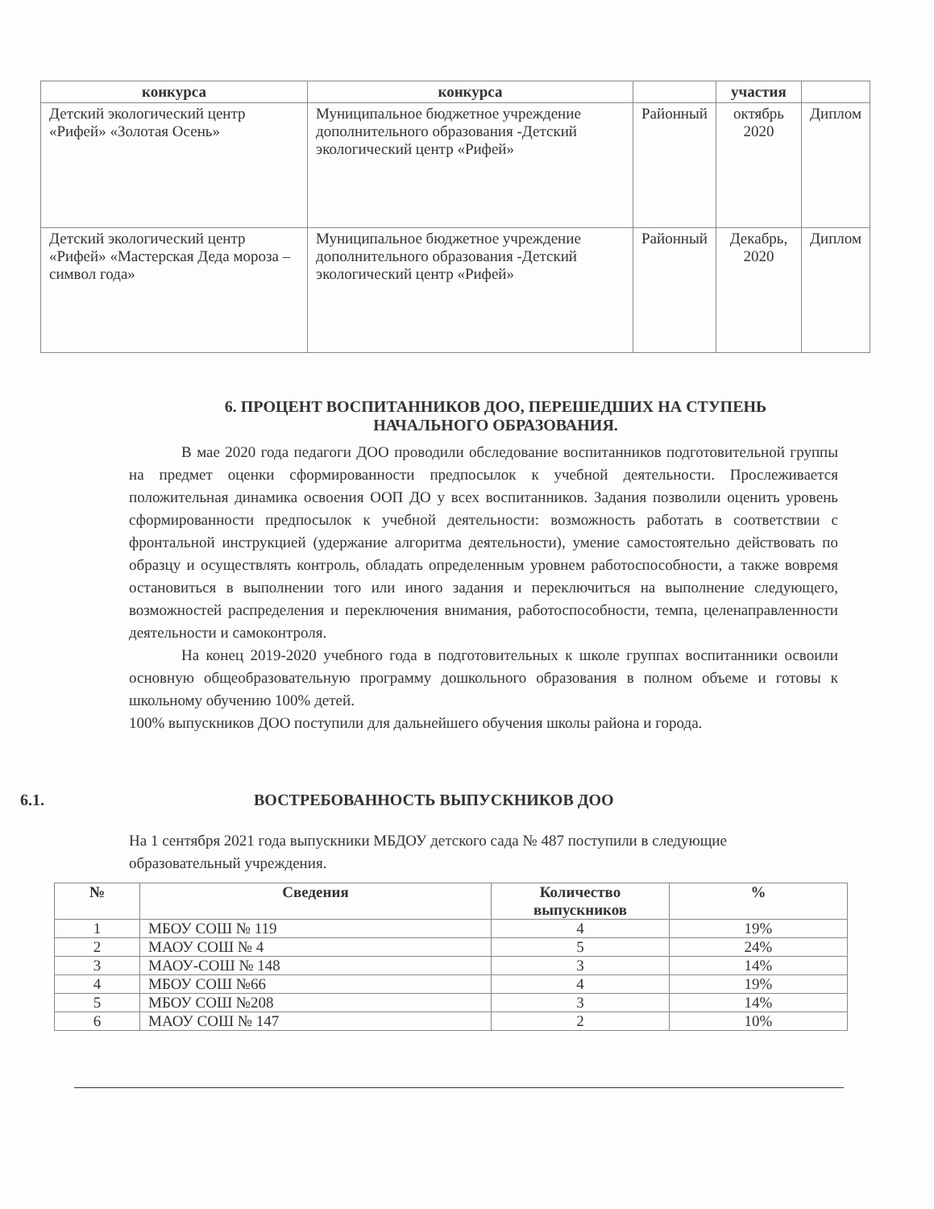| конкурса | конкурса | | участия | |
| --- | --- | --- | --- | --- |
| Детский экологический центр «Рифей» «Золотая Осень» | Муниципальное бюджетное учреждение дополнительного образования -Детский экологический центр «Рифей» | Районный | октябрь 2020 | Диплом |
| Детский экологический центр «Рифей» «Мастерская Деда мороза – символ года» | Муниципальное бюджетное учреждение дополнительного образования -Детский экологический центр «Рифей» | Районный | Декабрь, 2020 | Диплом |
6. ПРОЦЕНТ ВОСПИТАННИКОВ ДОО, ПЕРЕШЕДШИХ НА СТУПЕНЬ
НАЧАЛЬНОГО ОБРАЗОВАНИЯ.
В мае 2020 года педагоги ДОО проводили обследование воспитанников подготовительной группы на предмет оценки сформированности предпосылок к учебной деятельности. Прослеживается положительная динамика освоения ООП ДО у всех воспитанников. Задания позволили оценить уровень сформированности предпосылок к учебной деятельности: возможность работать в соответствии с фронтальной инструкцией (удержание алгоритма деятельности), умение самостоятельно действовать по образцу и осуществлять контроль, обладать определенным уровнем работоспособности, а также вовремя остановиться в выполнении того или иного задания и переключиться на выполнение следующего, возможностей распределения и переключения внимания, работоспособности, темпа, целенаправленности деятельности и самоконтроля.
На конец 2019-2020 учебного года в подготовительных к школе группах воспитанники освоили основную общеобразовательную программу дошкольного образования в полном объеме и готовы к школьному обучению 100% детей.
100% выпускников ДОО поступили для дальнейшего обучения школы района и города.
6.1. ВОСТРЕБОВАННОСТЬ ВЫПУСКНИКОВ ДОО
На 1 сентября 2021 года выпускники МБДОУ детского сада № 487 поступили в следующие образовательный учреждения.
| № | Сведения | Количество выпускников | % |
| --- | --- | --- | --- |
| 1 | МБОУ СОШ № 119 | 4 | 19% |
| 2 | МАОУ СОШ № 4 | 5 | 24% |
| 3 | МАОУ-СОШ № 148 | 3 | 14% |
| 4 | МБОУ СОШ №66 | 4 | 19% |
| 5 | МБОУ СОШ №208 | 3 | 14% |
| 6 | МАОУ СОШ № 147 | 2 | 10% |